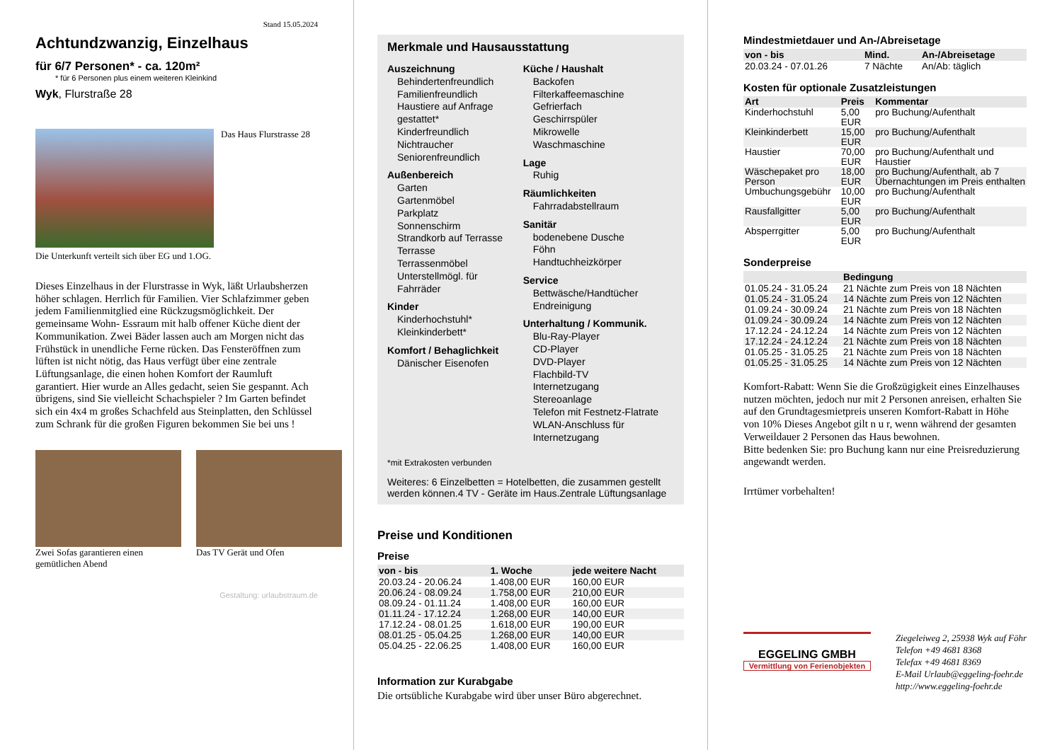Stand 15.05.2024
Achtundzwanzig, Einzelhaus
für 6/7 Personen* - ca. 120m²
* für 6 Personen plus einem weiteren Kleinkind
Wyk, Flurstraße 28
Das Haus Flurstrasse 28
Die Unterkunft verteilt sich über EG und 1.OG.
Dieses Einzelhaus in der Flurstrasse in Wyk, läßt Urlaubsherzen höher schlagen. Herrlich für Familien. Vier Schlafzimmer geben jedem Familienmitglied eine Rückzugsmöglichkeit. Der gemeinsame Wohn- Essraum mit halb offener Küche dient der Kommunikation. Zwei Bäder lassen auch am Morgen nicht das Frühstück in unendliche Ferne rücken. Das Fensteröffnen zum lüften ist nicht nötig, das Haus verfügt über eine zentrale Lüftungsanlage, die einen hohen Komfort der Raumluft garantiert. Hier wurde an Alles gedacht, seien Sie gespannt. Ach übrigens, sind Sie vielleicht Schachspieler ? Im Garten befindet sich ein 4x4 m großes Schachfeld aus Steinplatten, den Schlüssel zum Schrank für die großen Figuren bekommen Sie bei uns !
Zwei Sofas garantieren einen gemütlichen Abend
Das TV Gerät und Ofen
Gestaltung: urlaubstraum.de
Merkmale und Hausausstattung
Auszeichnung
Behindertenfreundlich
Familienfreundlich
Haustiere auf Anfrage gestattet*
Kinderfreundlich
Nichtraucher
Seniorenfreundlich
Außenbereich
Garten
Gartenmöbel
Parkplatz
Sonnenschirm
Strandkorb auf Terrasse
Terrasse
Terrassenmöbel
Unterstellmögl. für Fahrräder
Kinder
Kinderhochstuhl*
Kleinkinderbett*
Komfort / Behaglichkeit
Dänischer Eisenofen
Küche / Haushalt
Backofen
Filterkaffeemaschine
Gefrierfach
Geschirrspüler
Mikrowelle
Waschmaschine
Lage
Ruhig
Räumlichkeiten
Fahrradabstellraum
Sanitär
bodenebene Dusche
Föhn
Handtuchheizkörper
Service
Bettwäsche/Handtücher
Endreinigung
Unterhaltung / Kommunik.
Blu-Ray-Player
CD-Player
DVD-Player
Flachbild-TV
Internetzugang
Stereoanlage
Telefon mit Festnetz-Flatrate
WLAN-Anschluss für Internetzugang
*mit Extrakosten verbunden
Weiteres: 6 Einzelbetten = Hotelbetten, die zusammen gestellt werden können.4 TV - Geräte im Haus.Zentrale Lüftungsanlage
Preise und Konditionen
Preise
| von - bis | 1. Woche | jede weitere Nacht |
| --- | --- | --- |
| 20.03.24 - 20.06.24 | 1.408,00 EUR | 160,00 EUR |
| 20.06.24 - 08.09.24 | 1.758,00 EUR | 210,00 EUR |
| 08.09.24 - 01.11.24 | 1.408,00 EUR | 160,00 EUR |
| 01.11.24 - 17.12.24 | 1.268,00 EUR | 140,00 EUR |
| 17.12.24 - 08.01.25 | 1.618,00 EUR | 190,00 EUR |
| 08.01.25 - 05.04.25 | 1.268,00 EUR | 140,00 EUR |
| 05.04.25 - 22.06.25 | 1.408,00 EUR | 160,00 EUR |
Information zur Kurabgabe
Die ortsübliche Kurabgabe wird über unser Büro abgerechnet.
Mindestmietdauer und An-/Abreisetage
| von - bis | Mind. | An-/Abreisetage |
| --- | --- | --- |
| 20.03.24 - 07.01.26 | 7 Nächte | An/Ab: täglich |
Kosten für optionale Zusatzleistungen
| Art | Preis | Kommentar |
| --- | --- | --- |
| Kinderhochstuhl | 5,00 EUR | pro Buchung/Aufenthalt |
| Kleinkinderbett | 15,00 EUR | pro Buchung/Aufenthalt |
| Haustier | 70,00 EUR | pro Buchung/Aufenthalt und Haustier |
| Wäschepaket pro Person | 18,00 EUR | pro Buchung/Aufenthalt, ab 7 Übernachtungen im Preis enthalten |
| Umbuchungsgebühr | 10,00 EUR | pro Buchung/Aufenthalt |
| Rausfallgitter | 5,00 EUR | pro Buchung/Aufenthalt |
| Absperrgitter | 5,00 EUR | pro Buchung/Aufenthalt |
Sonderpreise
| | Bedingung |
| --- | --- |
| 01.05.24 - 31.05.24 | 21 Nächte zum Preis von 18 Nächten |
| 01.05.24 - 31.05.24 | 14 Nächte zum Preis von 12 Nächten |
| 01.09.24 - 30.09.24 | 21 Nächte zum Preis von 18 Nächten |
| 01.09.24 - 30.09.24 | 14 Nächte zum Preis von 12 Nächten |
| 17.12.24 - 24.12.24 | 14 Nächte zum Preis von 12 Nächten |
| 17.12.24 - 24.12.24 | 21 Nächte zum Preis von 18 Nächten |
| 01.05.25 - 31.05.25 | 21 Nächte zum Preis von 18 Nächten |
| 01.05.25 - 31.05.25 | 14 Nächte zum Preis von 12 Nächten |
Komfort-Rabatt: Wenn Sie die Großzügigkeit eines Einzelhauses nutzen möchten, jedoch nur mit 2 Personen anreisen, erhalten Sie auf den Grundtagesmietpreis unseren Komfort-Rabatt in Höhe von 10% Dieses Angebot gilt n u r, wenn während der gesamten Verweildauer 2 Personen das Haus bewohnen.
Bitte bedenken Sie: pro Buchung kann nur eine Preisreduzierung angewandt werden.
Irrtümer vorbehalten!
EGGELING GMBH
Vermittlung von Ferienobjekten
Ziegeleiweg 2, 25938 Wyk auf Föhr
Telefon +49 4681 8368
Telefax +49 4681 8369
E-Mail Urlaub@eggeling-foehr.de
http://www.eggeling-foehr.de